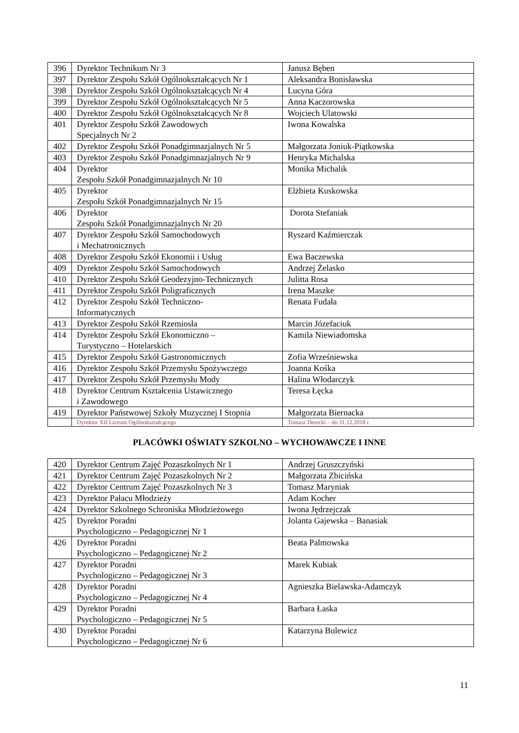| 396 | Dyrektor Technikum Nr 3 | Janusz Bęben |
| 397 | Dyrektor Zespołu Szkół Ogólnokształcących Nr 1 | Aleksandra Bonisławska |
| 398 | Dyrektor Zespołu Szkół Ogólnokształcących Nr 4 | Lucyna Góra |
| 399 | Dyrektor Zespołu Szkół Ogólnokształcących Nr 5 | Anna Kaczorowska |
| 400 | Dyrektor Zespołu Szkół Ogólnokształcących Nr 8 | Wojciech Ulatowski |
| 401 | Dyrektor Zespołu Szkół Zawodowych Specjalnych Nr 2 | Iwona Kowalska |
| 402 | Dyrektor Zespołu Szkół Ponadgimnazjalnych Nr 5 | Małgorzata Joniuk-Piątkowska |
| 403 | Dyrektor Zespołu Szkół Ponadgimnazjalnych Nr 9 | Henryka Michalska |
| 404 | Dyrektor Zespołu Szkół Ponadgimnazjalnych Nr 10 | Monika Michalik |
| 405 | Dyrektor Zespołu Szkół Ponadgimnazjalnych Nr 15 | Elżbieta Kuskowska |
| 406 | Dyrektor Zespołu Szkół Ponadgimnazjalnych Nr 20 | Dorota Stefaniak |
| 407 | Dyrektor Zespołu Szkół Samochodowych i Mechatronicznych | Ryszard Kaźmierczak |
| 408 | Dyrektor Zespołu Szkół Ekonomii i Usług | Ewa Baczewska |
| 409 | Dyrektor Zespołu Szkół Samochodowych | Andrzej Żelasko |
| 410 | Dyrektor Zespołu Szkół Geodezyjno-Technicznych | Julitta Rosa |
| 411 | Dyrektor Zespołu Szkół Poligraficznych | Irena Maszke |
| 412 | Dyrektor Zespołu Szkół Techniczno- Informatycznych | Renata Fudała |
| 413 | Dyrektor Zespołu Szkół Rzemiosła | Marcin Józefaciuk |
| 414 | Dyrektor Zespołu Szkół Ekonomiczno – Turystyczno – Hotelarskich | Kamila Niewiadomska |
| 415 | Dyrektor Zespołu Szkół Gastronomicznych | Zofia Wrześniewska |
| 416 | Dyrektor Zespołu Szkół Przemysłu Spożywczego | Joanna Kośka |
| 417 | Dyrektor Zespołu Szkół Przemysłu Mody | Halina Włodarczyk |
| 418 | Dyrektor Centrum Kształcenia Ustawicznego i Zawodowego | Teresa Łęcka |
| 419 | Dyrektor Państwowej Szkoły Muzycznej I Stopnia | Małgorzata Biernacka |
| | Dyrektor XII Liceum Ogólnokształcącego | Tomasz Derecki – do 31.12.2018 r. |
PLACÓWKI OŚWIATY SZKOLNO – WYCHOWAWCZE I INNE
| 420 | Dyrektor Centrum Zajęć Pozaszkolnych Nr 1 | Andrzej Gruszczyński |
| 421 | Dyrektor Centrum Zajęć Pozaszkolnych Nr 2 | Małgorzata Zbicińska |
| 422 | Dyrektor Centrum Zajęć Pozaszkolnych Nr 3 | Tomasz Maryniak |
| 423 | Dyrektor Pałacu Młodzieży | Adam Kocher |
| 424 | Dyrektor Szkolnego Schroniska Młodzieżowego | Iwona Jędrzejczak |
| 425 | Dyrektor Poradni Psychologiczno – Pedagogicznej Nr 1 | Jolanta Gajewska – Banasiak |
| 426 | Dyrektor Poradni Psychologiczno – Pedagogicznej Nr 2 | Beata Palmowska |
| 427 | Dyrektor Poradni Psychologiczno – Pedagogicznej Nr 3 | Marek Kubiak |
| 428 | Dyrektor Poradni Psychologiczno – Pedagogicznej Nr 4 | Agnieszka Bielawska-Adamczyk |
| 429 | Dyrektor Poradni Psychologiczno – Pedagogicznej Nr 5 | Barbara Łaska |
| 430 | Dyrektor Poradni Psychologiczno – Pedagogicznej Nr 6 | Katarzyna Bulewicz |
11